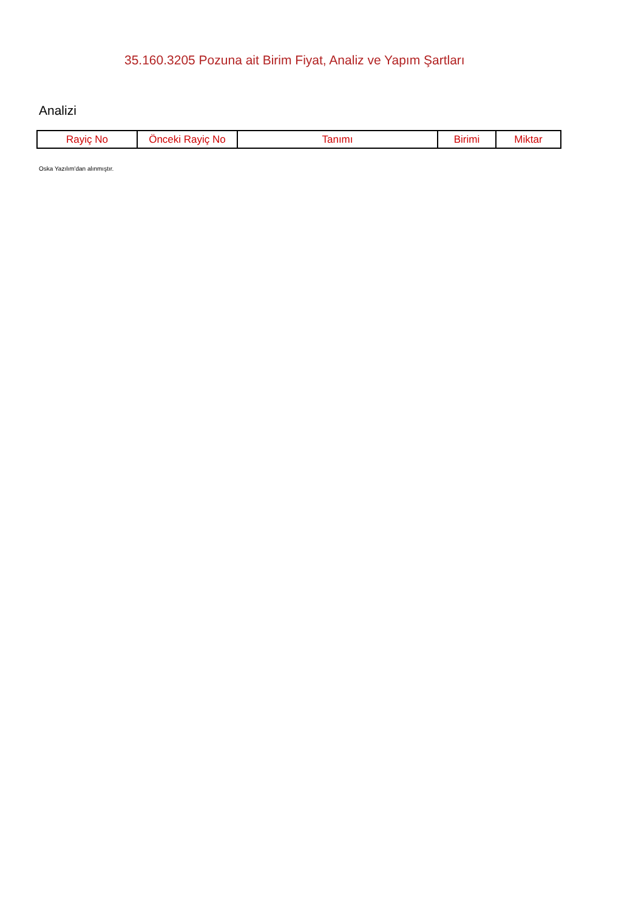35.160.3205 Pozuna ait Birim Fiyat, Analiz ve Yapım Şartları
Analizi
| Rayiç No | Önceki Rayiç No | Tanımı | Birimi | Miktar |
| --- | --- | --- | --- | --- |
Oska Yazılım'dan alınmıştır.